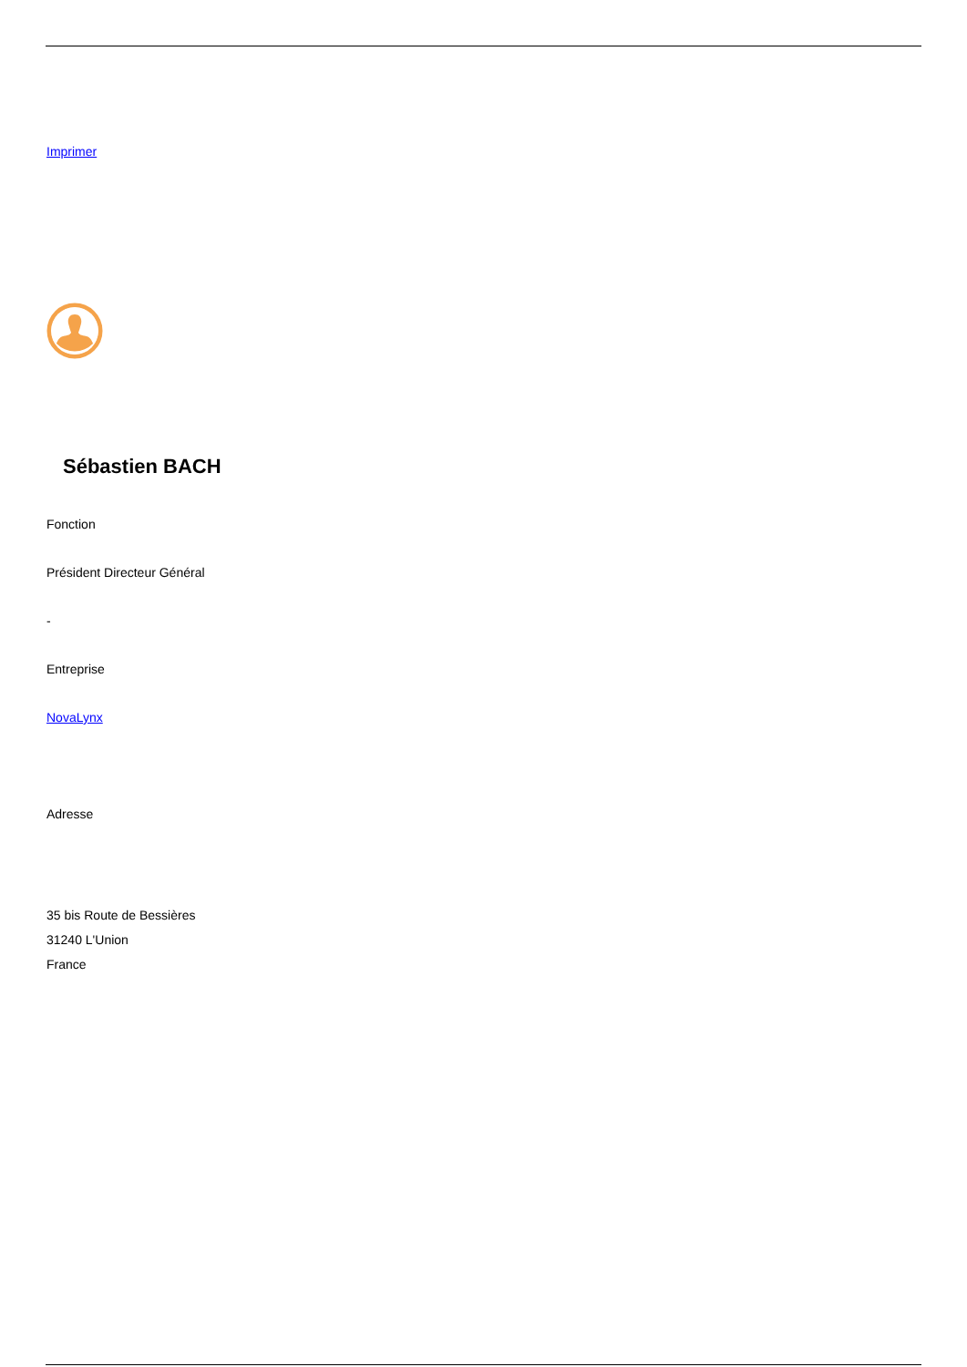Imprimer
Sébastien BACH
Fonction
Président Directeur Général
-
Entreprise
NovaLynx
Adresse
35 bis Route de Bessières
31240 L'Union
France